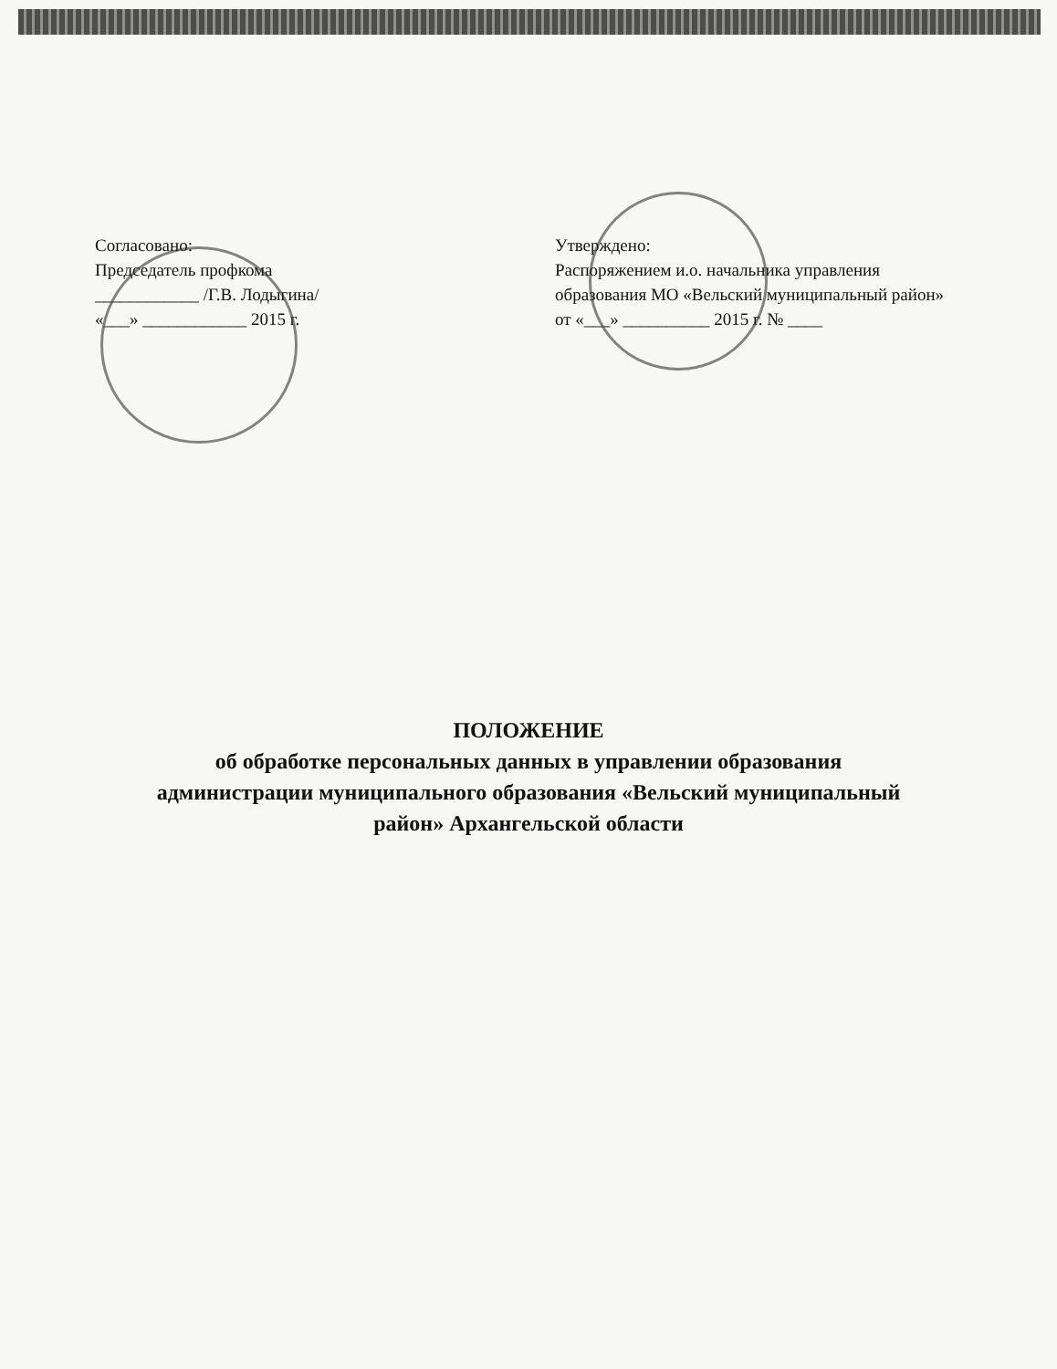Согласовано:
Председатель профкома
____________ /Г.В. Лодыгина/
«___» ____________ 2015 г.
Утверждено:
Распоряжением и.о. начальника управления образования МО «Вельский муниципальный район»
от «___» __________ 2015 г. № ____
ПОЛОЖЕНИЕ
об обработке персональных данных в управлении образования
администрации муниципального образования «Вельский муниципальный
район» Архангельской области